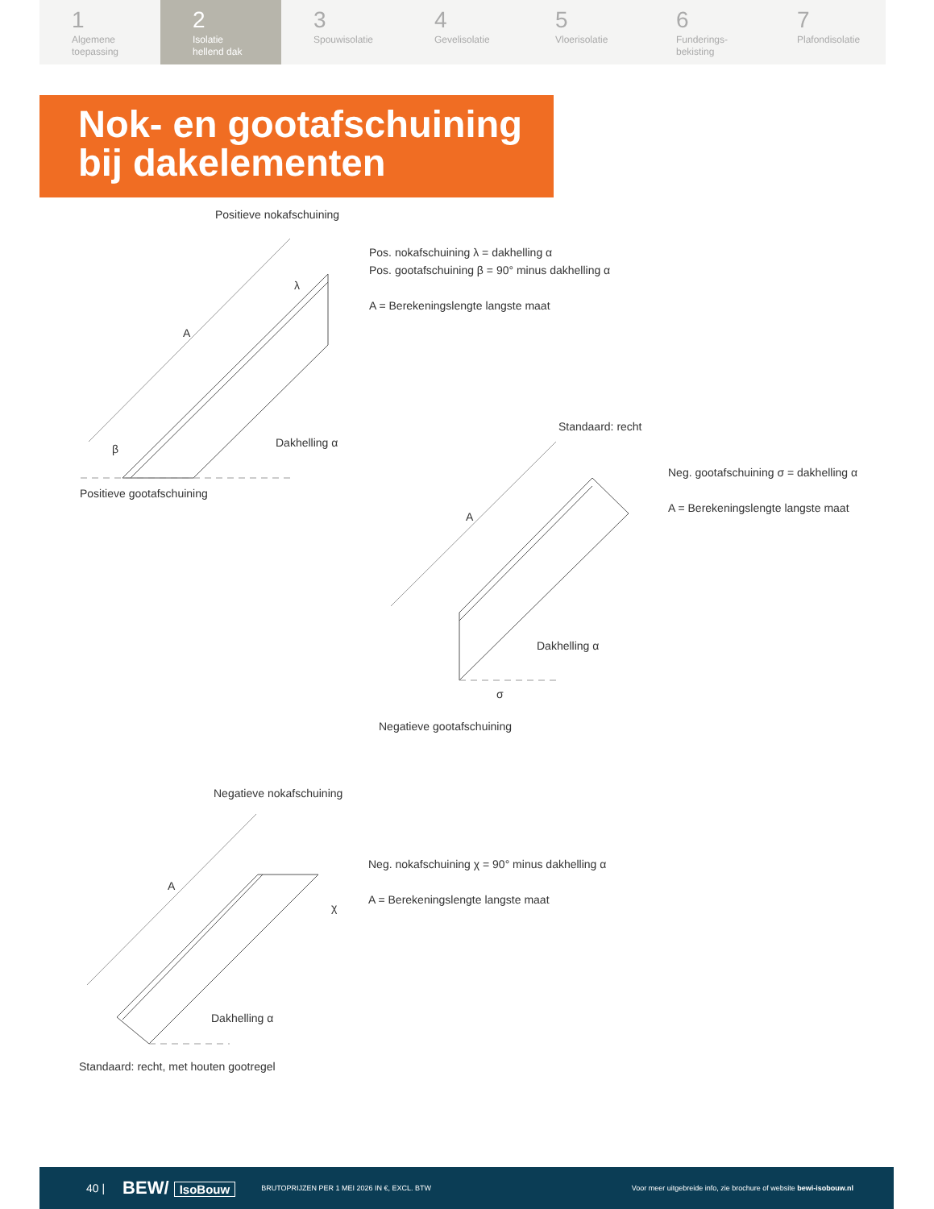1
Algemene
toepassing
2
Isolatie
hellend dak
3
Spouwisolatie
4
Gevelisolatie
5
Vloerisolatie
6
Funderings-
bekisting
7
Plafondisolatie
Nok- en gootafschuining
bij dakelementen
Positieve nokafschuining
A
λ
β Dakhelling α
Positieve gootafschuining
Pos. nokafschuining λ = dakhelling α
Pos. gootafschuining β = 90° minus dakhelling α
A = Berekeningslengte langste maat
Standaard: recht
A
Dakhelling α
σ
Negatieve gootafschuining
Neg. gootafschuining σ = dakhelling α
A = Berekeningslengte langste maat
Negatieve nokafschuining
A
χ
Dakhelling α
Standaard: recht, met houten gootregel
Neg. nokafschuining χ = 90° minus dakhelling α
A = Berekeningslengte langste maat
40 | BEW/ IsoBouw BRUTOPRIJZEN PER 1 MEI 2026 IN €, EXCL. BTW Voor meer uitgebreide info, zie brochure of website bewi-isobouw.nl